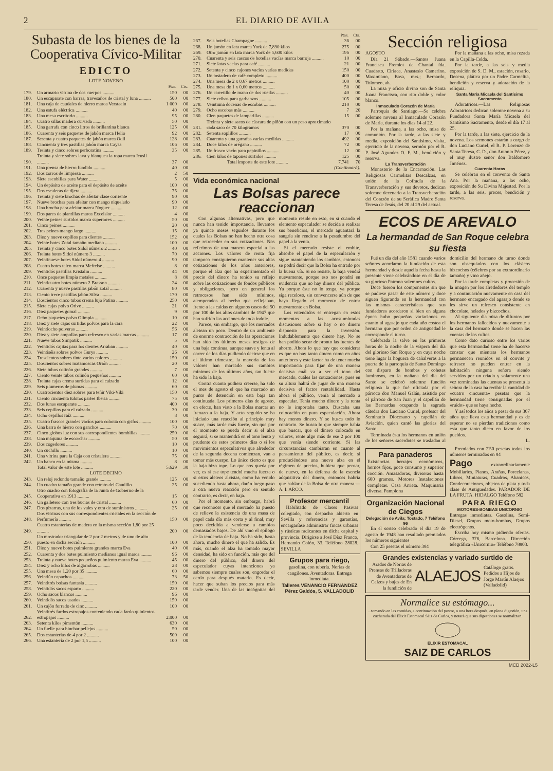2 EL DIARIO DE AVILA
Subasta de los bienes de la Cooperativa Cívico-Militar
EDICTO
LOTE NOVENO
| | | Ptas. | Cts. |
| --- | --- | --- | --- |
| 179. | Un armario vitrina de dos cuerpos .......... | 150 | 00 |
| 180. | Un escaparate con barras, travesaños de cristal y luna .......... | 500 | 00 |
| 181. | Una caja de caudales de hierro marca Verstaein | 1 000 | 00 |
| 182. | Una estufa eléctrica .......... | 40 | 00 |
| 183. | Una mesa escritorio .......... | 95 | 00 |
| 184. | Cuatro sillas madera curvada .......... | 50 | 00 |
| 185. | Una garrafa con cinco litros de brillantina blanca | 125 | 00 |
| 186. | Cuarenta y seis paquetes de jabón marca Helio | 92 | 00 |
| 187. | Sesenta y cuatro paquetes de jabón marca Odil | 128 | 00 |
| 188. | Cincuenta y tres pastillas jabón marca Caysa | 106 | 00 |
| 189. | Treinta y cinco sobres perboratina .......... | 35 | 00 |
| 190. | Treinta y siete sobres lava y blanquea la ropa marca Jeusil .......... | 37 | 00 |
| 191. | Una prensa de hierro fundido .......... | 40 | 00 |
| 192. | Dos zorros de limpieza .......... | 2 | 50 |
| 193. | Siete escobillas para Water .......... | 5 | 00 |
| 194. | Un depósito de aceite para el depósito de aceite | 100 | 00 |
| 195. | Dos escaleras de tijera .......... | 75 | 00 |
| 196. | Treinta y siete brochas de afeitar clase corriente | 90 | 00 |
| 197. | Nueve brochas para afeitar con mango niquelado | 90 | 00 |
| 198. | Una brocha para afeitar marca Noguer .......... | 12 | 00 |
| 199. | Dos pares de plantillas marca Excelsior .......... | 4 | 00 |
| 200. | Veinte peines surtidos marca superiores .......... | 50 | 00 |
| 201. | Cinco peines .......... | 20 | 00 |
| 202. | Tres peines mango largo .......... | 15 | 00 |
| 203. | Diez y nueve cepillos para dientes .......... | 152 | 00 |
| 204. | Veinte botes Zotal tamaño mediano .......... | 100 | 00 |
| 205. | Treinta y cinco botes Sidol número 2 .......... | 40 | 00 |
| 206. | Treinta botes Sidol número 3 .......... | 70 | 00 |
| 207. | Veintinueve botes Sidol número 4 .......... | 90 | 00 |
| 208. | Cuatro botes talco marca Mefreise .......... | 8 | 00 |
| 209. | Veintidós pastillas Kristalin .......... | 44 | 00 |
| 210. | Once paquetes limpia metales .......... | 8 | 80 |
| 211. | Veinticuatro botes número 2 Brasson .......... | 24 | 00 |
| 212. | Cuarenta y nueve pastillas jabón zotal .......... | 80 | 00 |
| 213. | Ciento trece pastillas jabón Silva .......... | 170 | 00 |
| 214. | Doscientos cinco tubos crema lujo Patina .......... | 250 | 00 |
| 215. | Siete cajas polvo Orive .......... | 21 | 00 |
| 216. | Diez paquetes gomal .......... | 9 | 00 |
| 217. | Ocho paquetes polvo Olimpia .......... | 10 | 00 |
| 218. | Diez y siete cajas surtidas polvos para la cara | 22 | 00 |
| 219. | Veintiocho polveras .......... | 56 | 00 |
| 220. | Diez y siete ampollas para refresco en varias marcas .......... | 17 | 00 |
| 221. | Nueve tubos Simpatik .......... | 5 | 00 |
| 222. | Veintidós cajitas para los dientes Arraban .......... | 40 | 00 |
| 223. | Veintiséis sobres polvos Gurys .......... | 26 | 00 |
| 224. | Trescientos sobres tinte varios colores .......... | 150 | 00 |
| 225. | Doscientos sobres matamoscas Orión .......... | 20 | 00 |
| 226. | Siete tubos colinón grandes .......... | 7 | 00 |
| 227. | Ciento veinte tubos colinón pequeños .......... | 60 | 00 |
| 228. | Treinta cajas crema surtidas para el calzado | 12 | 00 |
| 229. | Seis plumeros de plumas .......... | 60 | 00 |
| 230. | Cuatrocientos diez sobres para teñir Viki-Viki | 150 | 00 |
| 231. | Ciento cincuenta tubitos partes Iberia .......... | 75 | 00 |
| 232. | Dos lunas escaparate .......... | 400 | 00 |
| 233. | Seis cepillos para el calzado .......... | 30 | 00 |
| 234. | Ocho cepillos raíz .......... | 8 | 00 |
| 235. | Cuatro frascos grandes vacíos para colonia con grifos .......... | 100 | 00 |
| 236. | Una barra de hierro con ganchos .......... | 70 | 00 |
| 237. | Cinco globos luz con sus correspondientes bombillas .......... | 250 | 00 |
| 238. | Una máquina de escorchar .......... | 50 | 00 |
| 239. | Dos cogedores .......... | 10 | 00 |
| 240. | Un cuchillo .......... | 10 | 00 |
| 241. | Una vitrina para la Caja con cristalera .......... | 75 | 00 |
| 242. | Un banco en la misma .......... | 8 | 00 |
| | Total valor de este lote .......... | 5.629 | 30 |
| LOTE DECIMO | | | |
| 243. | Un reloj redondo tamaño grande .......... | 125 | 00 |
| 244. | Un cuadro tamaño grande con retrato del Caudillo | 25 | 00 |
| 245. | Otro cuadro con fotografía de la Junta de Gobierno de la Cooperativa en 1913 .......... | 15 | 00 |
| 246. | Un galletero con tres bucias de cristal .......... | 60 | 00 |
| 247. | Dos pizarras, una de los vales y otra de suministros .......... | 25 | 00 |
| 248. | Dos vitrinas con sus correspondientes cristales en la sección de Perfumería .......... | 150 | 00 |
| 249. | Cuatro estanterías de madera en la misma sección 1,80 por 25 .......... | 200 | 00 |
| 250. | Un mostrador triangular de 2 por 2 metros y de uno de alto puesto en dicha sección .......... | 100 | 00 |
| 251. | Diez y nueve botes pulmiento grandes marca Eva | 40 | 00 |
| 252. | Cuarenta y dos botes pulmiento medianos igual marca .......... | 96 | 00 |
| 253. | Treinta y nueve botes pequeños pulmiento marca Eva .......... | 45 | 00 |
| 254. | Diez y ocho kilos de algarrobas .......... | 28 | 00 |
| 255. | Una mesa de 1,20 por 35 .......... | 60 | 00 |
| 256. | Veintiún capachos .......... | 73 | 50 |
| 257. | Veintitrés bolsas fantasía .......... | 150 | 00 |
| 258. | Veintidós sacos esparto .......... | 220 | 00 |
| 259. | Ocho sacos blancos .......... | 96 | 00 |
| 260. | Veintidós sacos usados .......... | 150 | 00 |
| 261. | Un cajón forrado de cinc .......... | 100 | 00 |
| 262. | Veintitrés fardos estropajos conteniendo cada fardo quinientos estropajos .......... | 2.000 | 00 |
| 263. | Setenta kilos pimentón .......... | 630 | 00 |
| 264. | Un fuelle para hinchar pellejos .......... | 50 | 00 |
| 265. | Dos estanterías de 4 por 2 .......... | 500 | 00 |
| 266. | Una estantería de 2 por 1,5 .......... | 100 | 00 |
| | | Ptas. | Cts. |
| --- | --- | --- | --- |
| 267. | Seis botellas Champagne .......... | 36 | 00 |
| 268. | Un jamón en lata marca York de 7,890 kilos | 275 | 00 |
| 269. | Otro jamón en lata marca York de 5,600 kilos | 196 | 00 |
| 270. | Cuarenta y seis cascos de botellas vacías marca barroja .......... | 10 | 00 |
| 271. | Siete latas vacías para café .......... | 21 | 00 |
| 272. | Setenta y cinco cajones vacíos varias medidas | 150 | 00 |
| 273. | Un tostadero de café completo .......... | 400 | 00 |
| 274. | Una mesa de 2 x 0,67 metros .......... | 100 | 00 |
| 275. | Una mesa de 1 x 0,60 metros .......... | 50 | 00 |
| 276. | Un carretillo de mano de dos ruedas .......... | 40 | 00 |
| 277. | Siete cribas para garbanzos .......... | 105 | 00 |
| 278. | Veintiuna docenas de escobas .......... | 210 | 00 |
| 279. | Ocho escobas más .......... | 7 | 20 |
| 280. | Cien paquetes de lamparillas .......... | 15 | 00 |
| 281. | Treinta y siete sacos de cáscara de piñón con un peso aproximado cada saco de 70 kilogramos | 370 | 00 |
| 282. | Setenta soplillos .......... | 17 | 00 |
| 283. | Cuarenta y una garrafas varias medidas .......... | 492 | 00 |
| 284. | Doce kilos de orégano .......... | 72 | 00 |
| 285. | Un frasco vacío para pepinillos .......... | 12 | 00 |
| 286. | Cien kilos de tapones surtidos .......... | 125 | 00 |
| | Total importe de este lote .......... | 7.741 | 70 |
| (Continuará). | | | |
Vida económica nacional
Las Bolsas parece reaccionan
Con algunas alternativas, pero que nunca han tenido importancia, llevamos ya quince meses seguidos durante los cuales las Bolsas no han hecho otra cosa que retroceder en sus cotizaciones. Nos referimos de una manera especial a las acciones. Los valores de renta fija tampoco consiguieron mantener sus altas cotizaciones de los años anteriores, porque el alza que ha experimentado el precio del dinero ha tenido su reflejo sobre las cotizaciones de fondos públicos y obligaciones, pero en general los retrocesos han sido mínimos, atemperados al hecho que reflejaban, frente a las caídas en algunos casos del 50 por 100 de los altos cambios de 1947 que han sufrido las acciones de toda índole.
Parece, sin embargo, que los mercados aletean un poco. Dentro de un ambiente de enorme contracción de las operaciones han sido los últimos meses testigos de una baja continua, aunque suave y lenta al correr de los días pudiendo decirse que en el último trimestre, la mayoría de los valores han marcado sus cambios mínimos de los últimos años, tan fuerte ha sido la baja.
Contra cuanto pudiera creerse, ha sido el mes de agosto el que ha marcado un punto de detención en esta baja tan continuada. Los primeros días de agosto, en efecto, han visto a la Bolsa marcar un frenazo a la baja. Y acto seguido se ha iniciado una reacción al principio muy suave, más tarde más fuerte, sin que por el momento se pueda decir si el alza seguirá, si se mantendrá en el tono lento y prudente de estos primeros días o si los movimientos especulativos que alrededor de la segunda decena comienzan, van a tomar más cuerpo. Lo único cierto es que la baja hizo tope. Lo que nos queda por ver, es si ese tope tendrá mucha fuerza o si estos aleteos alcistas, como ha venido sucediendo hasta ahora, darán luego-paso a otra nueva reacción pero en sentido contrario, es decir, en baja.
Por el momento, sin embargo, habrá que reconocer que el mercado ha puesto de relieve la existencia de una masa de papel cada día más corta y al final, muy poco decidida a venderse a cambios demasiados bajos. De ahí vino el epílogo de la tendencia de baja. No ha sido, hasta ahora, mucho dinero el que ha salido. Es más, cuando el alza ha tomado mayor densidad, ha sido en función, más que del dinero del público, del dinero del especulador cuyas intenciones ya sabemos siempre cuales son, engordar el cerdo para después matarlo. Es decir, hacer que suban los precios para más tarde vender. Una de las incógnitas del momento reside en esto, en si cuando el elemento especulador se decida a realizar sus beneficios, el mercado aguantará la sangría sin rendirse a la pesadumbre del papel a la venta.
Si el mercado resiste el embite, absorbe el papel de la especulación y sigue manteniendo los cambios, entonces se podrá decir que la Bolsa ha entrado por la buena vía. Si no resiste, la baja vendrá nuevamente, porque eso nos pondrá en evidencia que no hay dinero del público. Ya porque éste no lo tenga, ya porque siga receloso, sin convencerse aún de que haya llegado el momento de entrar nuevamente en Bolsa.
Los entendidos se entregan en estos momentos a las acostumbradas discusiones sobre si hay o no dinero dispuesto para la inversión. Indudablemente que dinero hay. No se han podido secar de pronto las fuentes de ahorro. Ahora lo que hay que considerar es que no hay tanto dinero como en años anteriores y este factor ha de tener mucha importancia para fijar de una manera decisiva cuál va a ser el tono del mercado, cuáles las cotizaciones, pues en su altura habrá de jugar de una manera decisiva el factor rentabilidad. Hasta ahora el público, venía al mercado a especular. Tenía mucho dinero y la renta no le importaba tanto. Buscaba una colocación en pura especulación. Ahora hay menos dinero. Y se busca todo lo contrario. Se busca lo que siempre había que buscar, que el dinero colocado en valores, rente algo más de ese 2 por 100 que venía siendo corriente. Si las circunstancias cambiaran en cuanto al pensamiento del público, es decir, si produciéndose una nueva alza en el régimen de precios, hubiera que pensar, de nuevo, en la defensa de la esencia adquisitiva del dinero, entonces habría que hablar de la Bolsa de otra manera.—A. I. ARCO.
Profesor mercantil
Habilitado de Clases Pasivas colegiado, con despacho abierto en Sevilla y referencias y garantías, encargaríase administrar fincas urbanas y rústicas radicantes en dicha capital y provincia. Dirigirse a José Díaz Franco, Hernando Colón, 33. Teléfono 28028. SEVILLA
Grupos para riego,
gasolina, con tubería. Norias de cangilones. Aventadoras. Entrega inmediata.
Talleres VENANCIO FERNANDEZ Pérez Galdós, 5. VALLADOLID
Sección religiosa
AGOSTO
Día 21 Sábado.—Santos Juana Francisca Fremiot de Chantal fda. Cuadrato, Ciriaca, Anastasio Camerino, Maximiano, Basa, mrs.; Bernardo, Tolomeo, ab.
La misa y oficio divino son de Santa Juana Francisca, con rito doble y color blanco.
Inmaculado Corazón de María
Parroquia de Santiago.—Se celebra solemne novena al Inmaculado Corazón de María, durante los días 14 al 22.
Por la mañana, a las ocho, misa de comunión. Por la tarde, a las siete y media, exposición del Santísimo, visita, ejercicio de la novena, sermón por el R. P. José Agundez O. F. M., bendición y reserva.
La Transverberación
Monasterio de la Encarnación. Las Religiosas Carmelitas Descalzas, en unión de la Cofradía de la Transverberación y sus devotos, dedican solemne decenario a la Transverberación del Corazón de su Seráfica Madre Santa Teresa de Jesús, del 20 al 29 del actual.
Por la mañana a las ocho, misa rezada en la Capilla-Celda.
Por la tarde, a las seis y media exposición de S. D. M., estación, rosario, Decena, plática por un Padre Carmelita, bendición y reserva y adoración de la reliquia.
Santa María Micaela del Santísimo Sacramento
Adoratrices.—Las Religiosas Adoratrices dedican solemne novena a su Fundadora Santa María Micaela del Santísimo Sacramento, desde el día 17 al 25.
Por la tarde, a las siete, ejercicio de la novena. Los sermones estarán a cargo de don Luciano Curiel, el R. P. Lorenzo de Santa Teresa, C. D., don Antonio Pérez, y el muy ilustre señor don Baldomero Jiménez.
Cuarenta Horas
Se celebran en el convento de Santa Ana. Por la mañana, a las ocho, exposición de Su Divina Majestad. Por la tarde, a las seis, preces, bendición y reserva.
ECOS DE AREVALO
La hermandad de San Roque celebra su fiesta
Fué un día del año 1581 cuando varios señores acordaron la fundación de esta hermandad y desde aquella fecha hasta la presente viene celebrándose en el día de su glorioso Patrono solemnes cultos.
Doce fueron los componentes sin que se pudiese pasar de este número y doce siguen figurando en la hermandad con las mismas características que sus fundadores acordaron si bien en alguna época hubo pequeñas variaciones en cuanto al agasajo que cada año costea el hermano que por orden de antigüedad le corresponde el turno.
Celebrada la salve en las primeras horas de la noche de la víspera del día del glorioso San Roque y en cuya noche tiene lugar la hoguera de cañalveras a la puerta de la parroquia de Santo Domingo con disparo de bombas y cohetes luminosos, en la mañana del día del Santo se celebró solemne función religiosa la que fué oficiada por el párroco don Manuel Galán, asistido por el párroco de San Juan y el capellán de las Bernardas ocupando la sagrada cátedra don Luciano Curiel, profesor del Seminario Diocesano y capellán de Aviación, quien cantó las glorias del Santo.
Terminada ésta los hermanos en unión de los señores sacerdotes se trasladan al domicilio del hermano de turno donde son obsequiados con los clásicos bizcochos (célebres por su extraordinario tamaño) y vino añejo.
Por la tarde completas y procesión de la imagen por los alrededores del templo y a continuación nuevamente en casa del hermano encargado del agasajo donde se les sirve un refresco consistente en chocolate, helados y bizcochos.
Al siguiente día misa de difuntos por los hermanos fallecidos y nuevamente a la casa del hermano donde se hacen las cuentas de los cultos.
Como dato curioso entre los varios que esta hermandad tiene ha de hacerse constar que mientras los hermanos permanecen reunidos en el convite y refresco no pueden entrar en la habitación ninguna señora siendo servidos por un criado y solamente una vez terminadas las cuentas se presenta la señora de la casa ha recibir la cantidad de «cuatro cincuenta» pesetas que la hermandad tiene consignadas por el «ruido» que se haya hecho.
Y así todos los años a pesar de sus 367 años que lleva esta hermandad y es de esperar no se pierdan tradiciones como esta que tanto dicen en favor de los pueblos.
L.
Para panaderos
Existencias herrajes económicos, hornos fijos, poco consumo y superior cocción. Amasadoras, divisoras hasta 600 gramos. Motores Instalaciones completas. Casa Arrieta. Maquinaria diversa. Pamplona
Organización Nacional de Ciegos
Delegación de Avila; Tostado, 7 Teléfono 96
En el sorteo celebrado el día 19 de agosto de 1948 han resultado premiados los números siguientes
Con 25 pesetas el número 384
Premiados con 2'50 pesetas todos los números terminados en 84
Pago extraordinariamente Mobiliarios, Pianos, Arañas, Porcelanas, Libros, Miniaturas, Cuadros, Abanicos, Condecoraciones, objetos de plata y toda clase de Antigüedades. PARADOR DE LA FRUTA. HIDALGO Teléfono 582
PARA RIEGO
MOTORES-BOMBAS UNICORNIO
Entregas inmediatas. Gasolina, Semi-Diesel, Grupos moto-bombas, Grupos electrógenos.
Escriba hoy mismo pidiendo ofertas. Córcega, 376, Barcelona. Dirección telegráfica «Unicornio» Teléfono 78803.
Grandes existencias y variado surtido de
Arados de Norias de Prensas de Trilladoras de Aventadoras de Calzos y bujes de En la fundición de
ALAEJOS
Catálogo gratis. Pedidos a Hijos de Jorge Martín Alaejos (Valladolid)
Normalice su estómago...
...tomando en las comidas, a continuación del postre, o una hora después, en plena digestión, una cucharada del Elixir Estomacal Sáiz de Carlos, y notará que sus digestiones se normalizan.
ELIXIR ESTOMACAL
SAIZ DE CARLOS
MCD 2022-L5